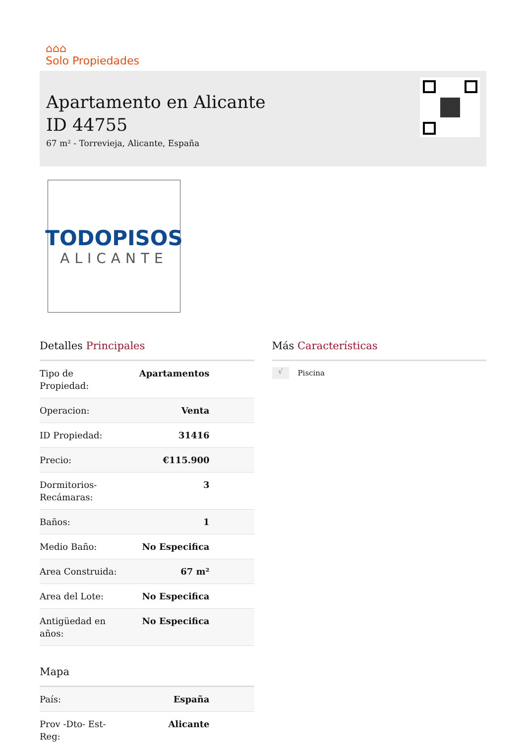⌂⌂⌂
Solo Propiedades
Apartamento en Alicante
ID 44755
67 m² - Torrevieja, Alicante, España
TODOPISOS
ALICANTE
Detalles Principales
| Tipo de Propiedad: | Apartamentos |
| Operacion: | Venta |
| ID Propiedad: | 31416 |
| Precio: | €115.900 |
| Dormitorios- Recámaras: | 3 |
| Baños: | 1 |
| Medio Baño: | No Especifica |
| Area Construida: | 67 m² |
| Area del Lote: | No Especifica |
| Antigüedad en años: | No Especifica |
Mapa
| País: | España |
| Prov -Dto- Est- Reg: | Alicante |
Más Características
√ Piscina